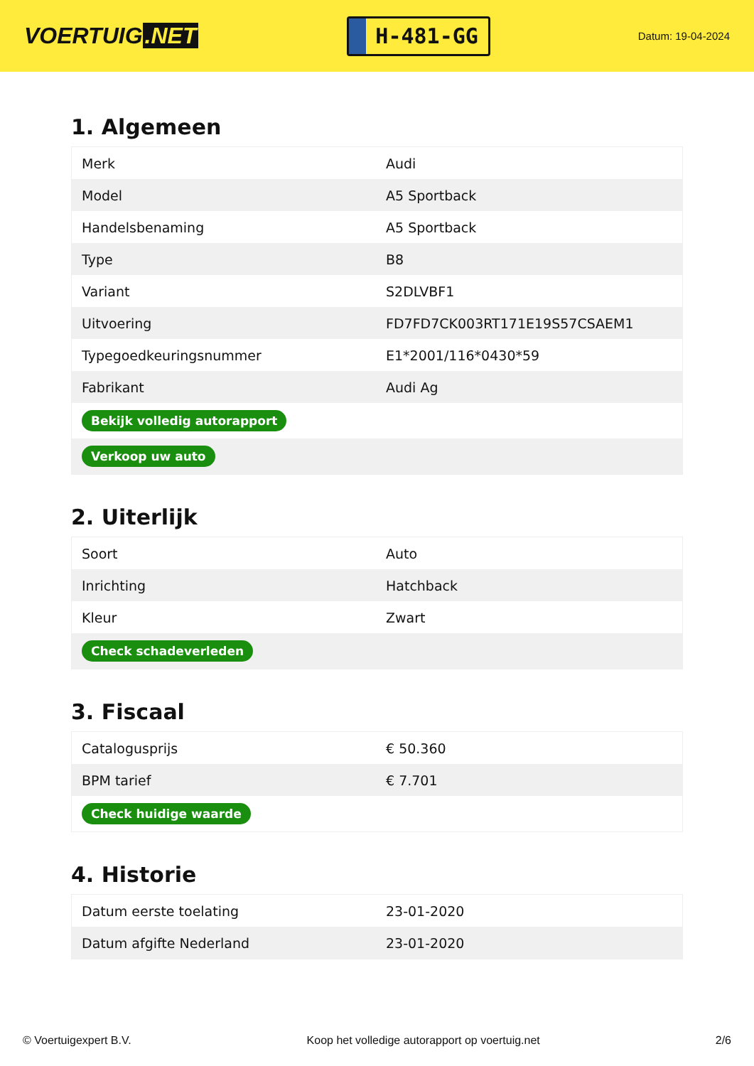VOERTUIG.NET
H-481-GG
Datum: 19-04-2024
1. Algemeen
| Merk | Audi |
| Model | A5 Sportback |
| Handelsbenaming | A5 Sportback |
| Type | B8 |
| Variant | S2DLVBF1 |
| Uitvoering | FD7FD7CK003RT171E19S57CSAEM1 |
| Typegoedkeuringsnummer | E1*2001/116*0430*59 |
| Fabrikant | Audi Ag |
| Bekijk volledig autorapport | |
| Verkoop uw auto | |
2. Uiterlijk
| Soort | Auto |
| Inrichting | Hatchback |
| Kleur | Zwart |
| Check schadeverleden | |
3. Fiscaal
| Catalogusprijs | € 50.360 |
| BPM tarief | € 7.701 |
| Check huidige waarde | |
4. Historie
| Datum eerste toelating | 23-01-2020 |
| Datum afgifte Nederland | 23-01-2020 |
© Voertuigexpert B.V. Koop het volledige autorapport op voertuig.net 2/6